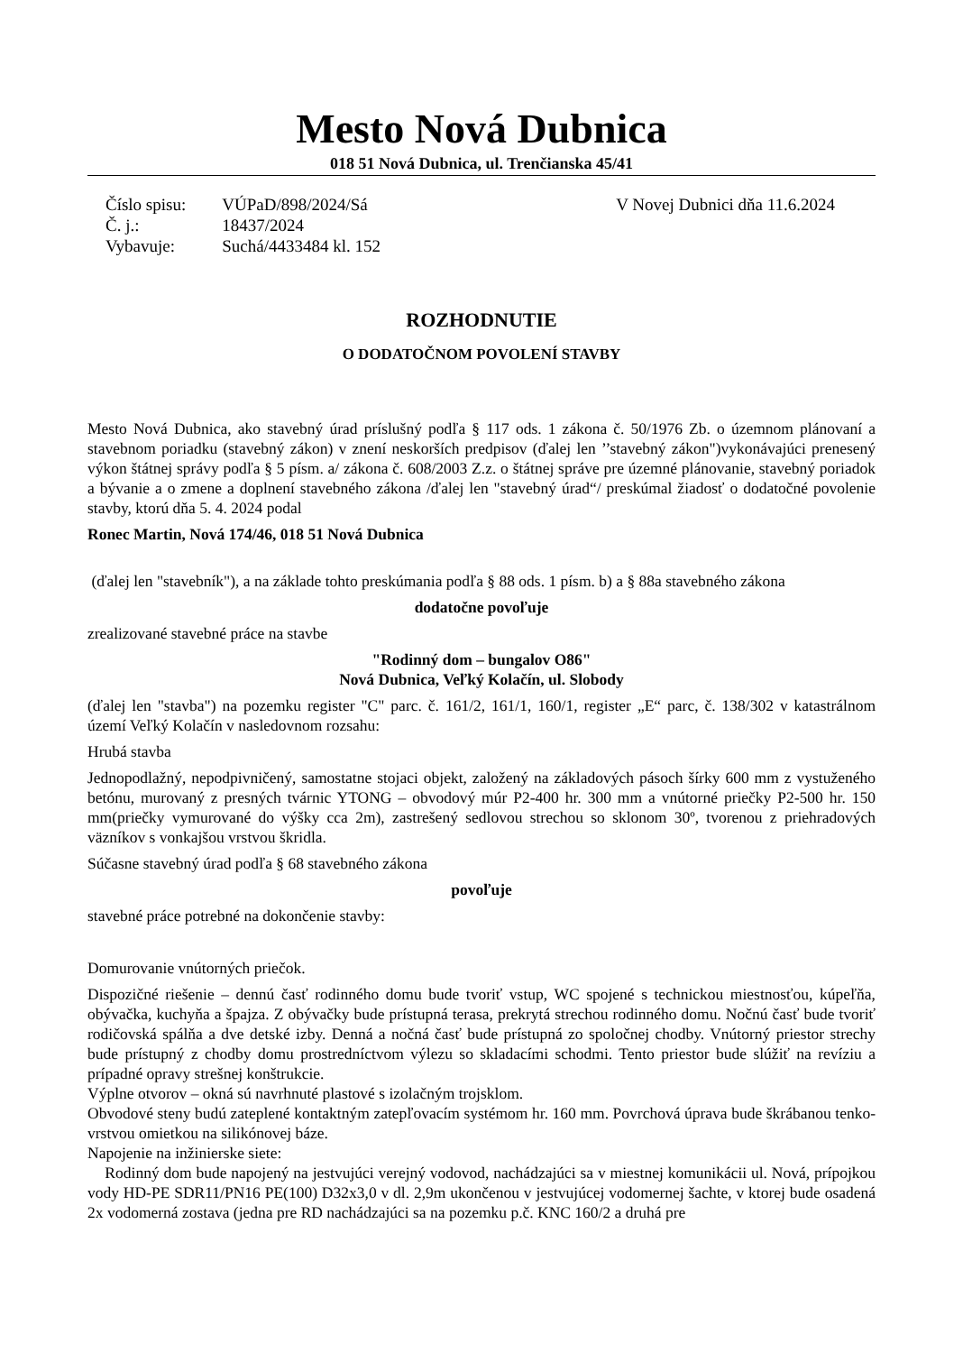Mesto Nová Dubnica
018 51 Nová Dubnica, ul. Trenčianska 45/41
| Číslo spisu: | VÚPaD/898/2024/Sá |
| Č. j.: | 18437/2024 |
| Vybavuje: | Suchá/4433484 kl. 152 |
V Novej Dubnici dňa 11.6.2024
ROZHODNUTIE
O DODATOČNOM POVOLENÍ STAVBY
Mesto Nová Dubnica, ako stavebný úrad príslušný podľa § 117 ods. 1 zákona č. 50/1976 Zb. o územnom plánovaní a stavebnom poriadku (stavebný zákon) v znení neskorších predpisov (ďalej len ’’stavebný zákon")vykonávajúci prenesený výkon štátnej správy podľa § 5 písm. a/ zákona č. 608/2003 Z.z. o štátnej správe pre územné plánovanie, stavebný poriadok a bývanie a o zmene a doplnení stavebného zákona /ďalej len "stavebný úrad“/ preskúmal žiadosť o dodatočné povolenie stavby, ktorú dňa 5. 4. 2024 podal
Ronec Martin, Nová 174/46, 018 51 Nová Dubnica
(ďalej len "stavebník"), a na základe tohto preskúmania podľa § 88 ods. 1 písm. b) a § 88a stavebného zákona
dodatočne povoľuje
zrealizované stavebné práce na stavbe
"Rodinný dom – bungalov O86"
Nová Dubnica, Veľký Kolačín, ul. Slobody
(ďalej len "stavba") na pozemku register "C" parc. č. 161/2, 161/1, 160/1, register „E“ parc, č. 138/302 v katastrálnom území Veľký Kolačín v nasledovnom rozsahu:
Hrubá stavba
Jednopodlažný, nepodpivničený, samostatne stojaci objekt, založený na základových pásoch šírky 600 mm z vystuženého betónu, murovaný z presných tvárnic YTONG – obvodový múr P2-400 hr. 300 mm a vnútorné priečky P2-500 hr. 150 mm(priečky vymurované do výšky cca 2m), zastrešený sedlovou strechou so sklonom 30º, tvorenou z priehradových väzníkov s vonkajšou vrstvou škridla.
Súčasne stavebný úrad podľa § 68 stavebného zákona
povoľuje
stavebné práce potrebné na dokončenie stavby:
Domurovanie vnútorných priečok.
Dispozičné riešenie – dennú časť rodinného domu bude tvoriť vstup, WC spojené s technickou miestnosťou, kúpeľňa, obývačka, kuchyňa a špajza. Z obývačky bude prístupná terasa, prekrytá strechou rodinného domu. Nočnú časť bude tvoriť rodičovská spálňa a dve detské izby. Denná a nočná časť bude prístupná zo spoločnej chodby. Vnútorný priestor strechy bude prístupný z chodby domu prostredníctvom výlezu so skladacími schodmi. Tento priestor bude slúžiť na revíziu a prípadné opravy strešnej konštrukcie.
Výplne otvorov – okná sú navrhnuté plastové s izolačným trojsklom.
Obvodové steny budú zateplené kontaktným zatepľovacím systémom hr. 160 mm. Povrchová úprava bude škrábanou tenko-vrstvou omietkou na silikónovej báze.
Napojenie na inžinierske siete:
Rodinný dom bude napojený na jestvujúci verejný vodovod, nachádzajúci sa v miestnej komunikácii ul. Nová, prípojkou vody HD-PE SDR11/PN16 PE(100) D32x3,0 v dl. 2,9m ukončenou v jestvujúcej vodomernej šachte, v ktorej bude osadená 2x vodomerná zostava (jedna pre RD nachádzajúci sa na pozemku p.č. KNC 160/2 a druhá pre